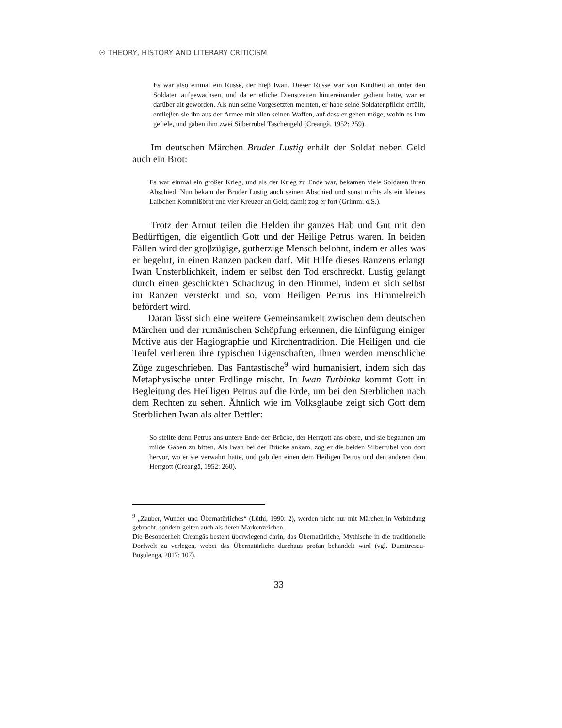☉ THEORY, HISTORY AND LITERARY CRITICISM
Es war also einmal ein Russe, der hieβ Iwan. Dieser Russe war von Kindheit an unter den Soldaten aufgewachsen, und da er etliche Dienstzeiten hintereinander gedient hatte, war er darüber alt geworden. Als nun seine Vorgesetzten meinten, er habe seine Soldatenpflicht erfüllt, entlieβen sie ihn aus der Armee mit allen seinen Waffen, auf dass er gehen möge, wohin es ihm gefiele, und gaben ihm zwei Silberrubel Taschengeld (Creangă, 1952: 259).
Im deutschen Märchen Bruder Lustig erhält der Soldat neben Geld auch ein Brot:
Es war einmal ein großer Krieg, und als der Krieg zu Ende war, bekamen viele Soldaten ihren Abschied. Nun bekam der Bruder Lustig auch seinen Abschied und sonst nichts als ein kleines Laibchen Kommißbrot und vier Kreuzer an Geld; damit zog er fort (Grimm: o.S.).
Trotz der Armut teilen die Helden ihr ganzes Hab und Gut mit den Bedürftigen, die eigentlich Gott und der Heilige Petrus waren. In beiden Fällen wird der groβzügige, gutherzige Mensch belohnt, indem er alles was er begehrt, in einen Ranzen packen darf. Mit Hilfe dieses Ranzens erlangt Iwan Unsterblichkeit, indem er selbst den Tod erschreckt. Lustig gelangt durch einen geschickten Schachzug in den Himmel, indem er sich selbst im Ranzen versteckt und so, vom Heiligen Petrus ins Himmelreich befördert wird.
Daran lässt sich eine weitere Gemeinsamkeit zwischen dem deutschen Märchen und der rumänischen Schöpfung erkennen, die Einfügung einiger Motive aus der Hagiographie und Kirchentradition. Die Heiligen und die Teufel verlieren ihre typischen Eigenschaften, ihnen werden menschliche Züge zugeschrieben. Das Fantastische<sup>9</sup> wird humanisiert, indem sich das Metaphysische unter Erdlinge mischt. In Iwan Turbinka kommt Gott in Begleitung des Heilligen Petrus auf die Erde, um bei den Sterblichen nach dem Rechten zu sehen. Ähnlich wie im Volksglaube zeigt sich Gott dem Sterblichen Iwan als alter Bettler:
So stellte denn Petrus ans untere Ende der Brücke, der Herrgott ans obere, und sie begannen um milde Gaben zu bitten. Als Iwan bei der Brücke ankam, zog er die beiden Silberrubel von dort hervor, wo er sie verwahrt hatte, und gab den einen dem Heiligen Petrus und den anderen dem Herrgott (Creangă, 1952: 260).
<sup>9</sup> „Zauber, Wunder und Übernatürliches“ (Lüthi, 1990: 2), werden nicht nur mit Märchen in Verbindung gebracht, sondern gelten auch als deren Markenzeichen.
Die Besonderheit Creangăs besteht überwiegend darin, das Übernatürliche, Mythische in die traditionelle Dorfwelt zu verlegen, wobei das Übernatürliche durchaus profan behandelt wird (vgl. Dumitrescu-Buşulenga, 2017: 107).
33